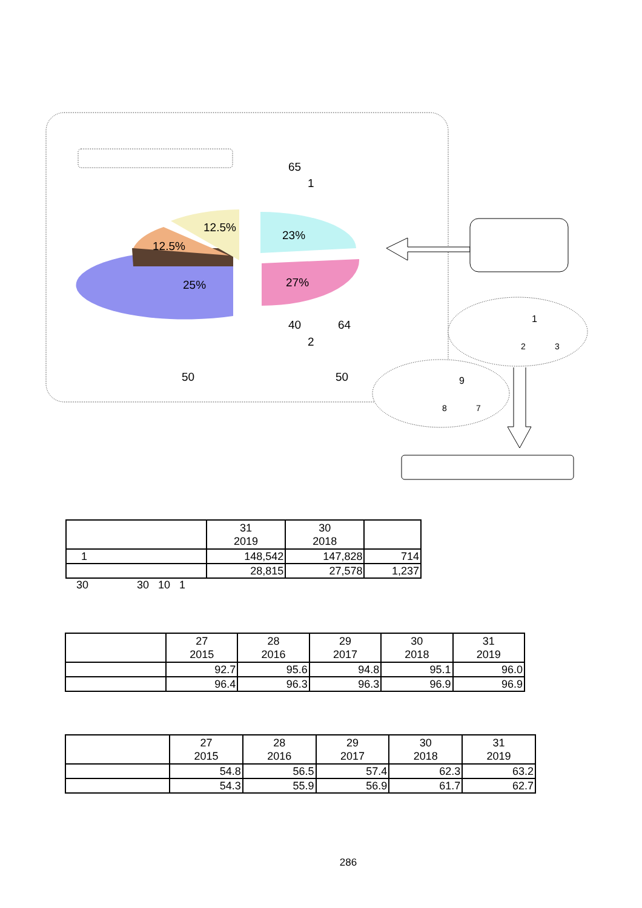65
1
12.5%
12.5%
23%
25% 27%
40 64
2
50 50
1
2 3
9
8 7
| | 31 2019 | 30 2018 | |
| --- | --- | --- | --- |
| 1 | 148,542 | 147,828 | 714 |
| | 28,815 | 27,578 | 1,237 |
30 30 10 1
| | 27 2015 | 28 2016 | 29 2017 | 30 2018 | 31 2019 |
| --- | --- | --- | --- | --- | --- |
| | 92.7 | 95.6 | 94.8 | 95.1 | 96.0 |
| | 96.4 | 96.3 | 96.3 | 96.9 | 96.9 |
| | 27 2015 | 28 2016 | 29 2017 | 30 2018 | 31 2019 |
| --- | --- | --- | --- | --- | --- |
| | 54.8 | 56.5 | 57.4 | 62.3 | 63.2 |
| | 54.3 | 55.9 | 56.9 | 61.7 | 62.7 |
286